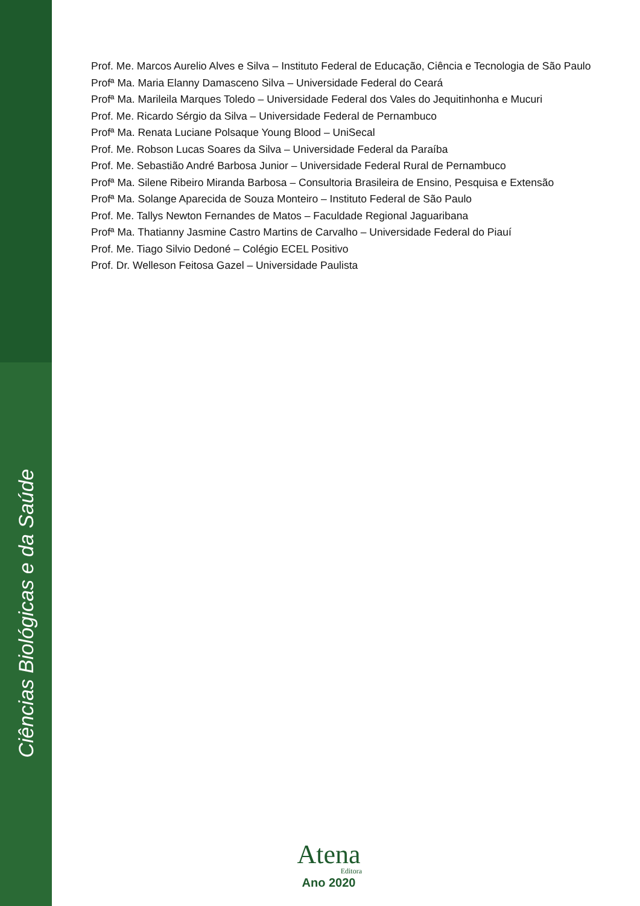Prof. Me. Marcos Aurelio Alves e Silva – Instituto Federal de Educação, Ciência e Tecnologia de São Paulo
Profª Ma. Maria Elanny Damasceno Silva – Universidade Federal do Ceará
Profª Ma. Marileila Marques Toledo – Universidade Federal dos Vales do Jequitinhonha e Mucuri
Prof. Me. Ricardo Sérgio da Silva – Universidade Federal de Pernambuco
Profª Ma. Renata Luciane Polsaque Young Blood – UniSecal
Prof. Me. Robson Lucas Soares da Silva – Universidade Federal da Paraíba
Prof. Me. Sebastião André Barbosa Junior – Universidade Federal Rural de Pernambuco
Profª Ma. Silene Ribeiro Miranda Barbosa – Consultoria Brasileira de Ensino, Pesquisa e Extensão
Profª Ma. Solange Aparecida de Souza Monteiro – Instituto Federal de São Paulo
Prof. Me. Tallys Newton Fernandes de Matos – Faculdade Regional Jaguaribana
Profª Ma. Thatianny Jasmine Castro Martins de Carvalho – Universidade Federal do Piauí
Prof. Me. Tiago Silvio Dedoné – Colégio ECEL Positivo
Prof. Dr. Welleson Feitosa Gazel – Universidade Paulista
Ciências Biológicas e da Saúde
Atena
Editora
Ano 2020